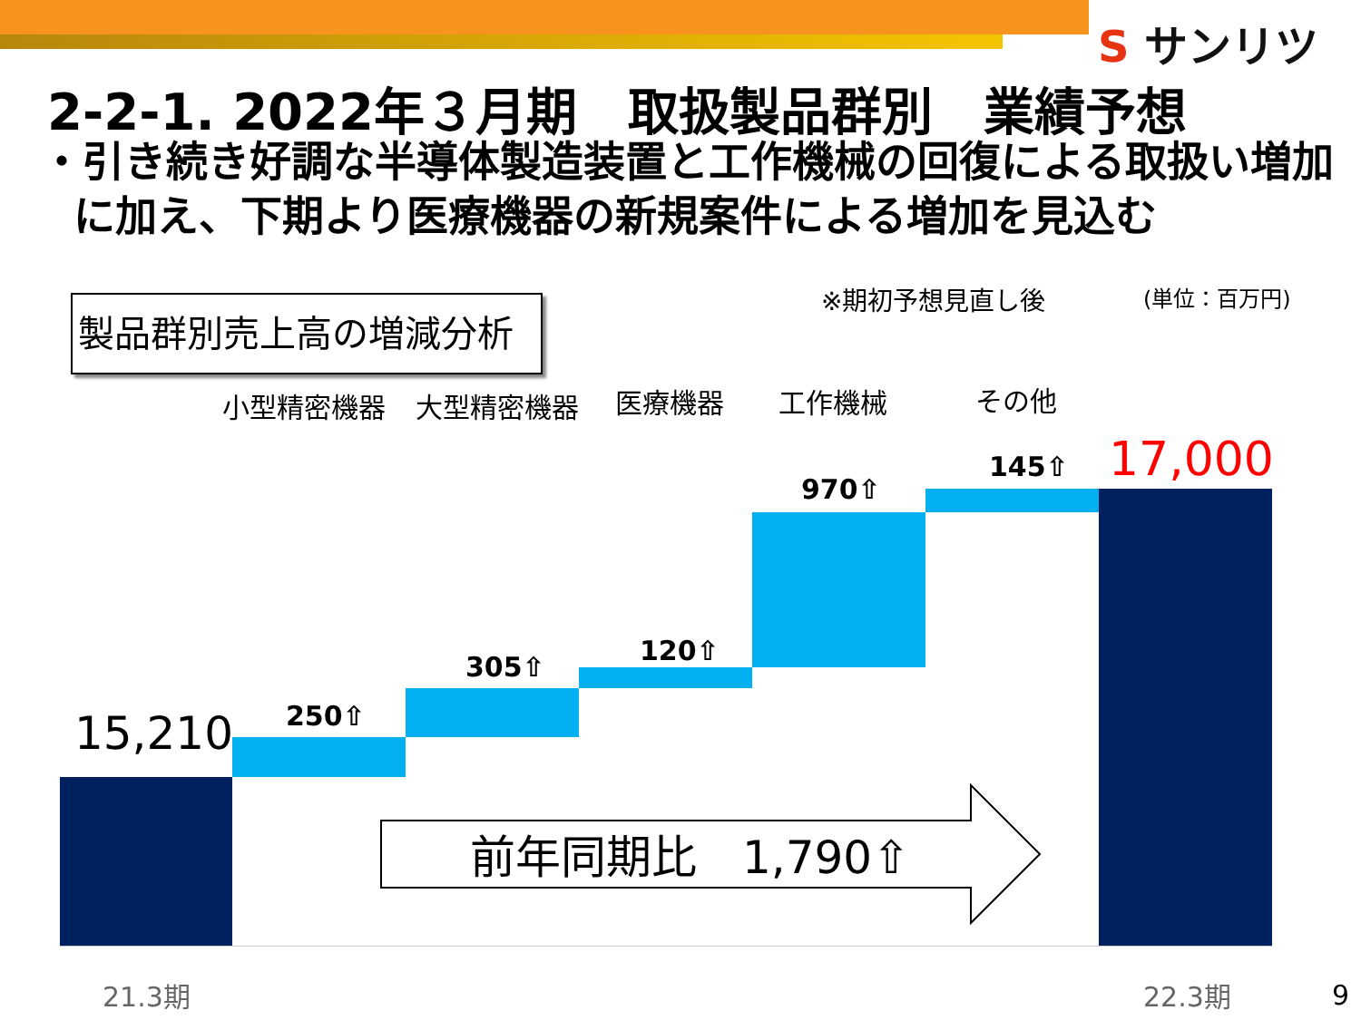S サンリツ
2-2-1. 2022年３月期　取扱製品群別　業績予想
・引き続き好調な半導体製造装置と工作機械の回復による取扱い増加に加え、下期より医療機器の新規案件による増加を見込む
製品群別売上高の増減分析 ※期初予想見直し後 (単位：百万円)
小型精密機器 大型精密機器 医療機器 工作機械 その他
15,210 250⇧
305⇧
120⇧
970⇧
145⇧ 17,000
前年同期比　1,790⇧
21.3期 22.3期 9